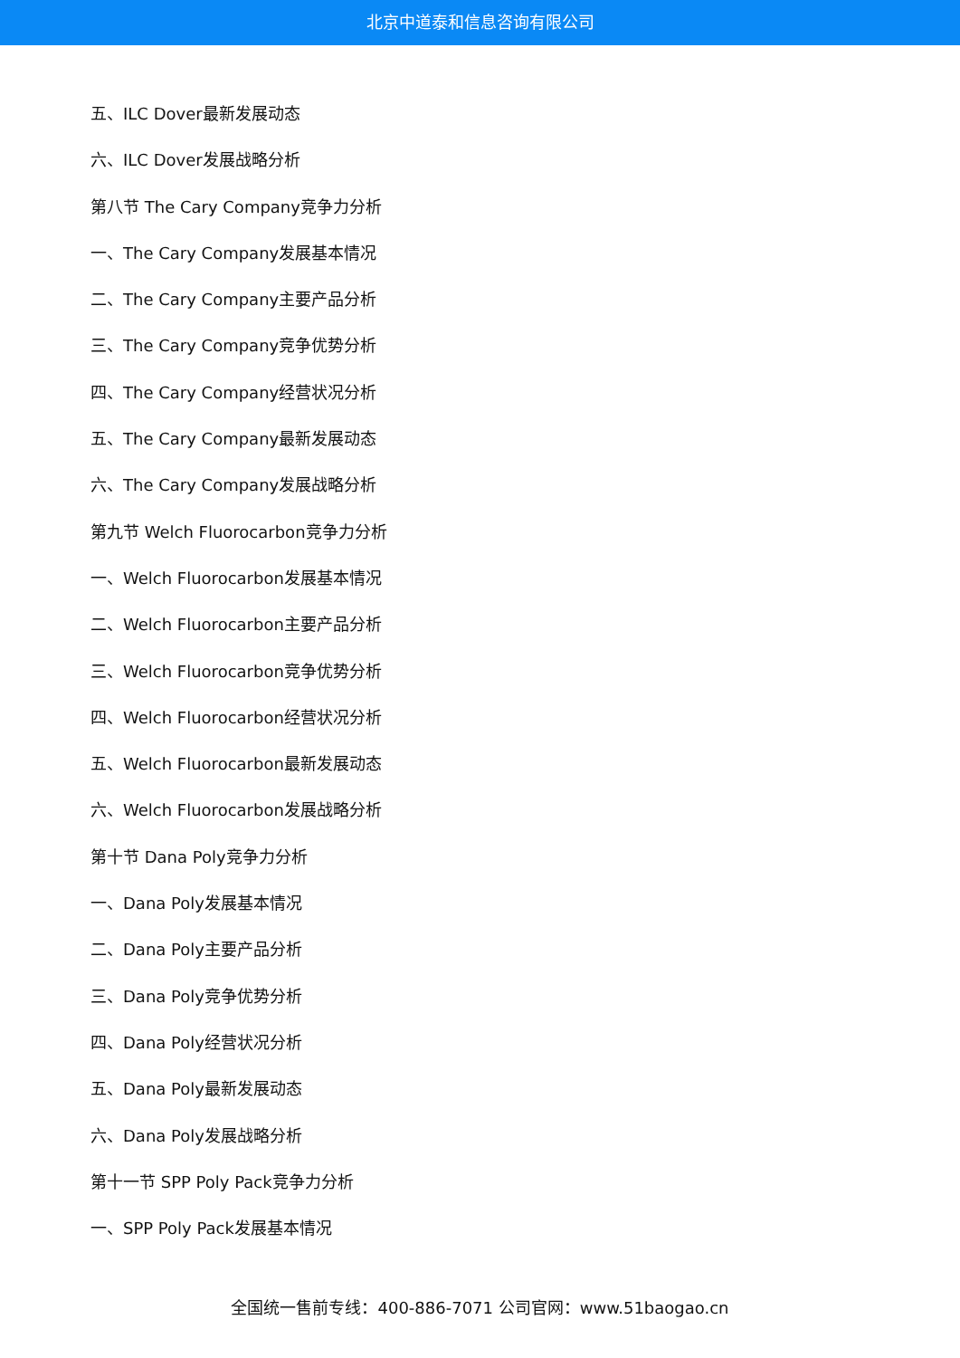北京中道泰和信息咨询有限公司
五、ILC Dover最新发展动态
六、ILC Dover发展战略分析
第八节 The Cary Company竞争力分析
一、The Cary Company发展基本情况
二、The Cary Company主要产品分析
三、The Cary Company竞争优势分析
四、The Cary Company经营状况分析
五、The Cary Company最新发展动态
六、The Cary Company发展战略分析
第九节 Welch Fluorocarbon竞争力分析
一、Welch Fluorocarbon发展基本情况
二、Welch Fluorocarbon主要产品分析
三、Welch Fluorocarbon竞争优势分析
四、Welch Fluorocarbon经营状况分析
五、Welch Fluorocarbon最新发展动态
六、Welch Fluorocarbon发展战略分析
第十节 Dana Poly竞争力分析
一、Dana Poly发展基本情况
二、Dana Poly主要产品分析
三、Dana Poly竞争优势分析
四、Dana Poly经营状况分析
五、Dana Poly最新发展动态
六、Dana Poly发展战略分析
第十一节 SPP Poly Pack竞争力分析
一、SPP Poly Pack发展基本情况
全国统一售前专线：400-886-7071 公司官网：www.51baogao.cn